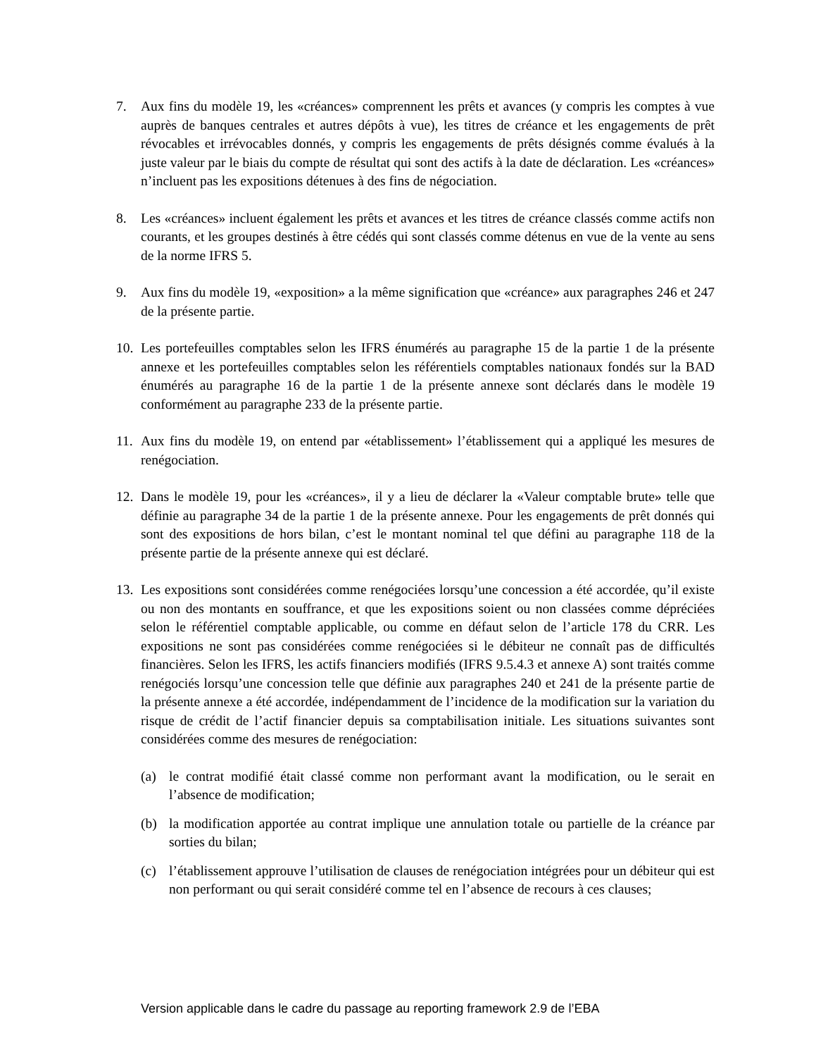7. Aux fins du modèle 19, les «créances» comprennent les prêts et avances (y compris les comptes à vue auprès de banques centrales et autres dépôts à vue), les titres de créance et les engagements de prêt révocables et irrévocables donnés, y compris les engagements de prêts désignés comme évalués à la juste valeur par le biais du compte de résultat qui sont des actifs à la date de déclaration. Les «créances» n’incluent pas les expositions détenues à des fins de négociation.
8. Les «créances» incluent également les prêts et avances et les titres de créance classés comme actifs non courants, et les groupes destinés à être cédés qui sont classés comme détenus en vue de la vente au sens de la norme IFRS 5.
9. Aux fins du modèle 19, «exposition» a la même signification que «créance» aux paragraphes 246 et 247 de la présente partie.
10.
Les portefeuilles comptables selon les IFRS énumérés au paragraphe 15 de la partie 1 de la présente annexe et les portefeuilles comptables selon les référentiels comptables nationaux fondés sur la BAD énumérés au paragraphe 16 de la partie 1 de la présente annexe sont déclarés dans le modèle 19 conformément au paragraphe 233 de la présente partie.
11.
Aux fins du modèle 19, on entend par «établissement» l’établissement qui a appliqué les mesures de renégociation.
12.
Dans le modèle 19, pour les «créances», il y a lieu de déclarer la «Valeur comptable brute» telle que définie au paragraphe 34 de la partie 1 de la présente annexe. Pour les engagements de prêt donnés qui sont des expositions de hors bilan, c’est le montant nominal tel que défini au paragraphe 118 de la présente partie de la présente annexe qui est déclaré.
13.
Les expositions sont considérées comme renégociées lorsqu’une concession a été accordée, qu’il existe ou non des montants en souffrance, et que les expositions soient ou non classées comme dépréciées selon le référentiel comptable applicable, ou comme en défaut selon de l’article 178 du CRR. Les expositions ne sont pas considérées comme renégociées si le débiteur ne connaît pas de difficultés financières. Selon les IFRS, les actifs financiers modifiés (IFRS 9.5.4.3 et annexe A) sont traités comme renégociés lorsqu’une concession telle que définie aux paragraphes 240 et 241 de la présente partie de la présente annexe a été accordée, indépendamment de l’incidence de la modification sur la variation du risque de crédit de l’actif financier depuis sa comptabilisation initiale. Les situations suivantes sont considérées comme des mesures de renégociation:
(a) le contrat modifié était classé comme non performant avant la modification, ou le serait en l’absence de modification;
(b) la modification apportée au contrat implique une annulation totale ou partielle de la créance par sorties du bilan;
(c) l’établissement approuve l’utilisation de clauses de renégociation intégrées pour un débiteur qui est non performant ou qui serait considéré comme tel en l’absence de recours à ces clauses;
Version applicable dans le cadre du passage au reporting framework 2.9 de l’EBA